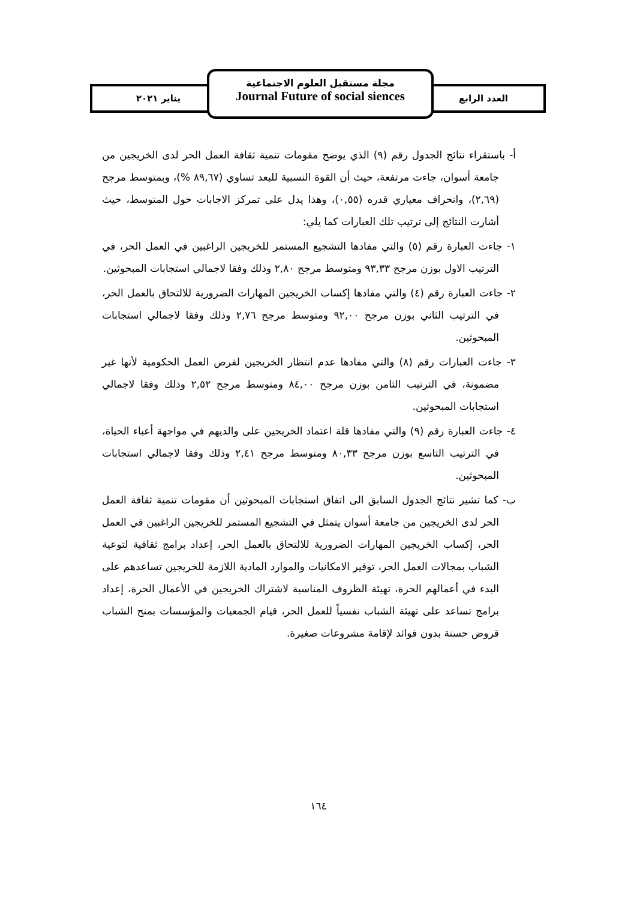يناير ٢٠٢١ العدد الرابع
مجلة مستقبل العلوم الاجتماعية
Journal Future of social siences
أ- باستقراء نتائج الجدول رقم (٩) الذي يوضح مقومات تنمية ثقافة العمل الحر لدى الخريجين من جامعة أسوان، جاءت مرتفعة، حيث أن القوة النسبية للبعد تساوي (٨٩,٦٧ %)، وبمتوسط مرجح (٢,٦٩)، وانحراف معياري قدره (٠,٥٥)، وهذا يدل على تمركز الاجابات حول المتوسط، حيث أشارت النتائج إلى ترتيب تلك العبارات كما يلي:
١- جاءت العبارة رقم (٥) والتي مفادها التشجيع المستمر للخريجين الراغبين في العمل الحر، في الترتيب الاول بوزن مرجح ٩٣,٣٣ ومتوسط مرجح ٢,٨٠ وذلك وفقا لاجمالي استجابات المبحوثين.
٢- جاءت العبارة رقم (٤) والتي مفادها إكساب الخريجين المهارات الضرورية للالتحاق بالعمل الحر، في الترتيب الثاني بوزن مرجح ٩٢,٠٠ ومتوسط مرجح ٢,٧٦ وذلك وفقا لاجمالي استجابات المبحوثين.
٣- جاءت العبارات رقم (٨) والتي مفادها عدم انتظار الخريجين لفرص العمل الحكومية لأنها غير مضمونة، في الترتيب الثامن بوزن مرجح ٨٤,٠٠ ومتوسط مرجح ٢,٥٢ وذلك وفقا لاجمالي استجابات المبحوثين.
٤- جاءت العبارة رقم (٩) والتي مفادها قلة اعتماد الخريجين على والديهم في مواجهة أعباء الحياة، في الترتيب التاسع بوزن مرجح ٨٠,٣٣ ومتوسط مرجح ٢,٤١ وذلك وفقا لاجمالي استجابات المبحوثين.
ب- كما تشير نتائج الجدول السابق الى اتفاق استجابات المبحوثين أن مقومات تنمية ثقافة العمل الحر لدى الخريجين من جامعة أسوان يتمثل في التشجيع المستمر للخريجين الراغبين في العمل الحر، إكساب الخريجين المهارات الضرورية للالتحاق بالعمل الحر، إعداد برامج ثقافية لتوعية الشباب بمجالات العمل الحر، توفير الامكانيات والموارد المادية اللازمة للخريجين تساعدهم على البدء في أعمالهم الحرة، تهيئة الظروف المناسبة لاشتراك الخريجين في الأعمال الحرة، إعداد برامج تساعد على تهيئة الشباب نفسياً للعمل الحر، قيام الجمعيات والمؤسسات بمنح الشباب قروض حسنة بدون فوائد لإقامة مشروعات صغيرة.
١٦٤